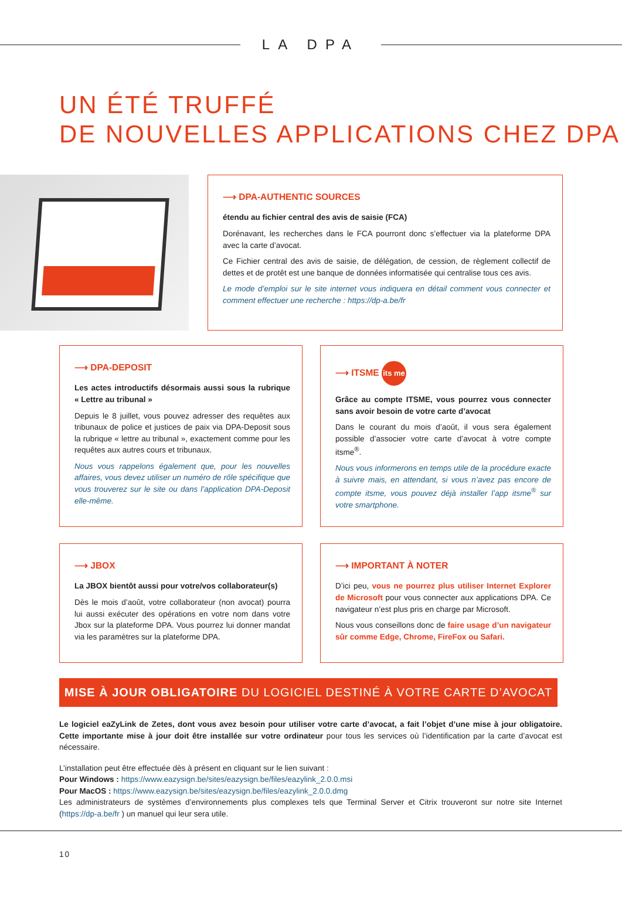LA DPA
UN ÉTÉ TRUFFÉ
DE NOUVELLES APPLICATIONS CHEZ DPA
⟶ DPA-AUTHENTIC SOURCES
étendu au fichier central des avis de saisie (FCA)
Dorénavant, les recherches dans le FCA pourront donc s’effectuer via la plateforme DPA avec la carte d’avocat.
Ce Fichier central des avis de saisie, de délégation, de cession, de règlement collectif de dettes et de protêt est une banque de données informatisée qui centralise tous ces avis.
Le mode d’emploi sur le site internet vous indiquera en détail comment vous connecter et comment effectuer une recherche : https://dp-a.be/fr
⟶ DPA-DEPOSIT
Les actes introductifs désormais aussi sous la rubrique « Lettre au tribunal »
Depuis le 8 juillet, vous pouvez adresser des requêtes aux tribunaux de police et justices de paix via DPA-Deposit sous la rubrique « lettre au tribunal », exactement comme pour les requêtes aux autres cours et tribunaux.
Nous vous rappelons également que, pour les nouvelles affaires, vous devez utiliser un numéro de rôle spécifique que vous trouverez sur le site ou dans l’application DPA-Deposit elle-même.
⟶ ITSME its me
Grâce au compte ITSME, vous pourrez vous connecter sans avoir besoin de votre carte d’avocat
Dans le courant du mois d’août, il vous sera également possible d’associer votre carte d’avocat à votre compte itsme<sup>®</sup>.
Nous vous informerons en temps utile de la procédure exacte à suivre mais, en attendant, si vous n’avez pas encore de compte itsme, vous pouvez déjà installer l’app itsme<sup>®</sup> sur votre smartphone.
⟶ JBOX
La JBOX bientôt aussi pour votre/vos collaborateur(s)
Dès le mois d’août, votre collaborateur (non avocat) pourra lui aussi exécuter des opérations en votre nom dans votre Jbox sur la plateforme DPA. Vous pourrez lui donner mandat via les paramètres sur la plateforme DPA.
⟶ IMPORTANT À NOTER
D’ici peu, vous ne pourrez plus utiliser Internet Explorer de Microsoft pour vous connecter aux applications DPA. Ce navigateur n’est plus pris en charge par Microsoft.
Nous vous conseillons donc de faire usage d’un navigateur sûr comme Edge, Chrome, FireFox ou Safari.
MISE À JOUR OBLIGATOIRE DU LOGICIEL DESTINÉ À VOTRE CARTE D’AVOCAT
Le logiciel eaZyLink de Zetes, dont vous avez besoin pour utiliser votre carte d’avocat, a fait l’objet d’une mise à jour obligatoire. Cette importante mise à jour doit être installée sur votre ordinateur pour tous les services où l’identification par la carte d’avocat est nécessaire.
L’installation peut être effectuée dès à présent en cliquant sur le lien suivant :
Pour Windows : https://www.eazysign.be/sites/eazysign.be/files/eazylink_2.0.0.msi
Pour MacOS : https://www.eazysign.be/sites/eazysign.be/files/eazylink_2.0.0.dmg
Les administrateurs de systèmes d’environnements plus complexes tels que Terminal Server et Citrix trouveront sur notre site Internet (https://dp-a.be/fr ) un manuel qui leur sera utile.
10